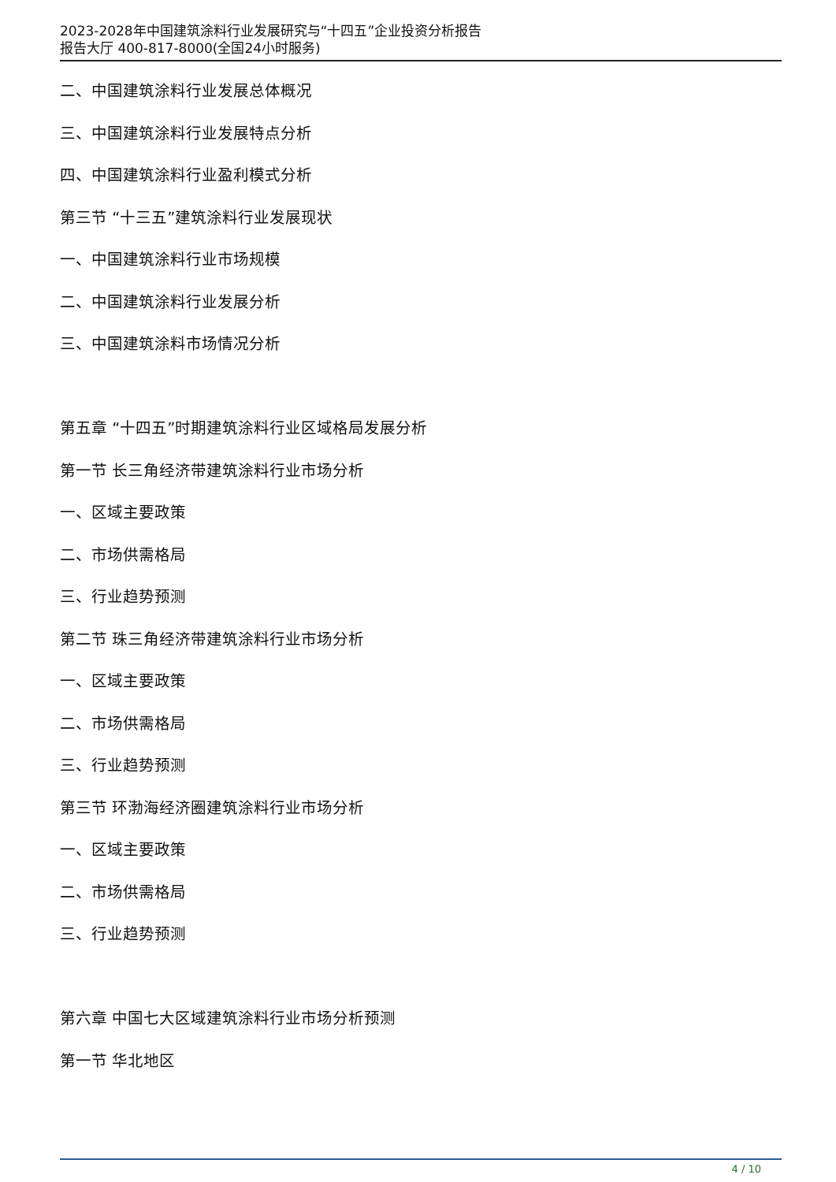2023-2028年中国建筑涂料行业发展研究与“十四五”企业投资分析报告
报告大厅 400-817-8000(全国24小时服务)
二、中国建筑涂料行业发展总体概况
三、中国建筑涂料行业发展特点分析
四、中国建筑涂料行业盈利模式分析
第三节 “十三五”建筑涂料行业发展现状
一、中国建筑涂料行业市场规模
二、中国建筑涂料行业发展分析
三、中国建筑涂料市场情况分析
第五章 “十四五”时期建筑涂料行业区域格局发展分析
第一节 长三角经济带建筑涂料行业市场分析
一、区域主要政策
二、市场供需格局
三、行业趋势预测
第二节 珠三角经济带建筑涂料行业市场分析
一、区域主要政策
二、市场供需格局
三、行业趋势预测
第三节 环渤海经济圈建筑涂料行业市场分析
一、区域主要政策
二、市场供需格局
三、行业趋势预测
第六章 中国七大区域建筑涂料行业市场分析预测
第一节 华北地区
4 / 10